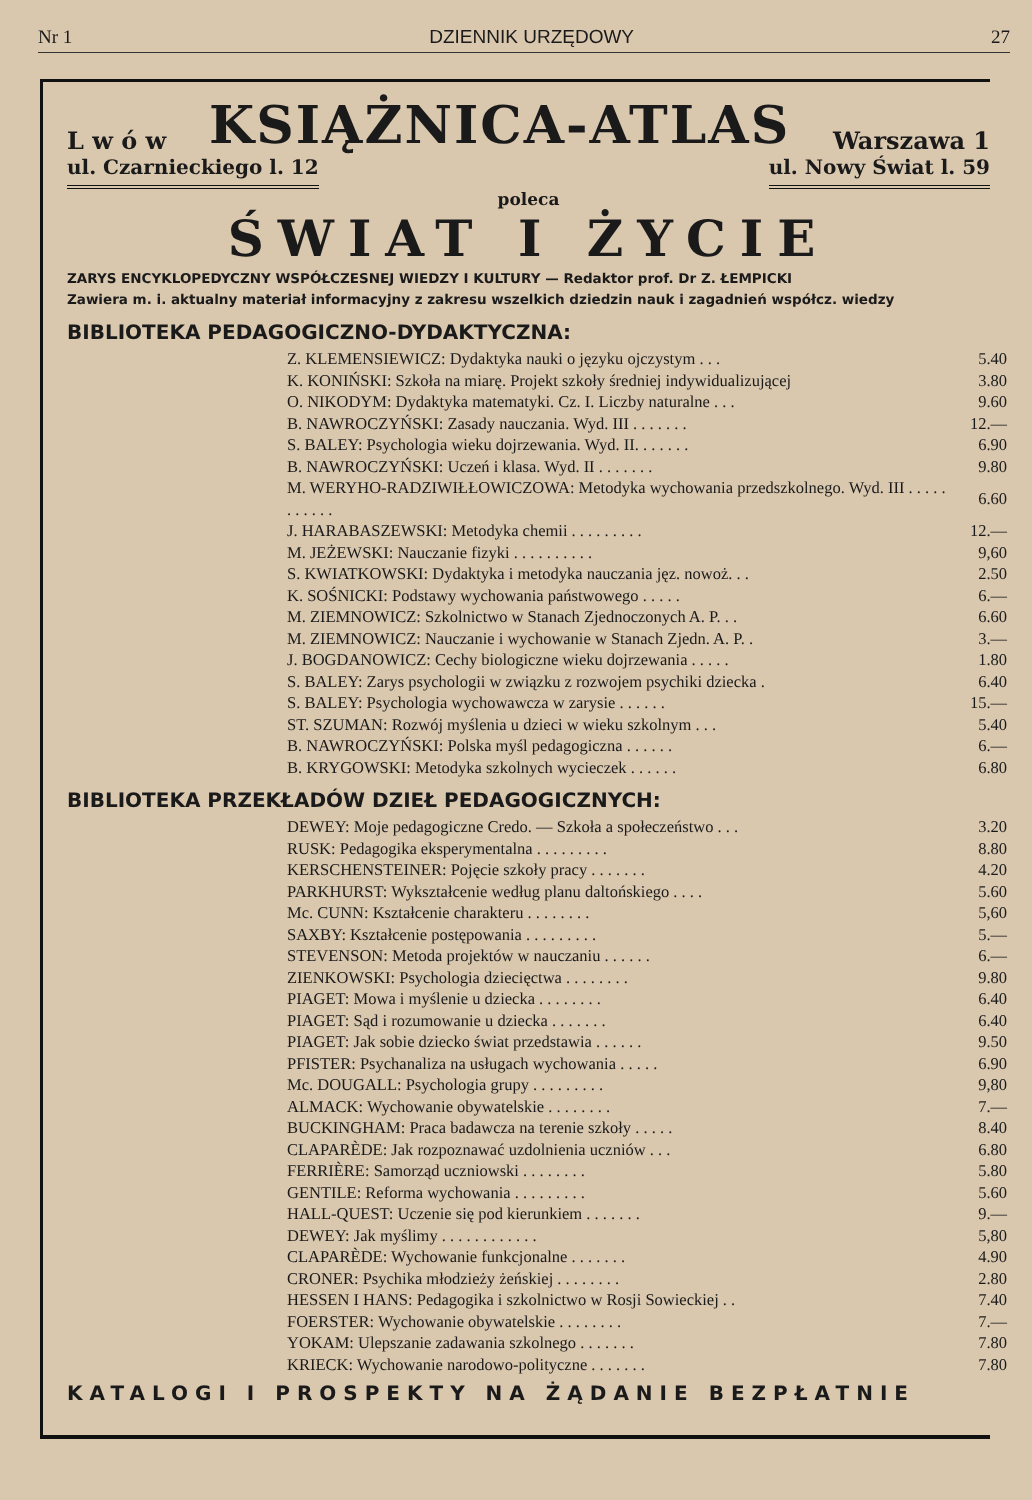Nr 1 DZIENNIK URZĘDOWY 27
L w ó w KSIĄŻNICA-ATLAS Warszawa 1
ul. Czarnieckiego l. 12 ul. Nowy Świat l. 59
poleca
ŚWIAT I ŻYCIE
ZARYS ENCYKLOPEDYCZNY WSPÓŁCZESNEJ WIEDZY I KULTURY — Redaktor prof. Dr Z. ŁEMPICKI
Zawiera m. i. aktualny materiał informacyjny z zakresu wszelkich dziedzin nauk i zagadnień współcz. wiedzy
BIBLIOTEKA PEDAGOGICZNO-DYDAKTYCZNA:
| Z. KLEMENSIEWICZ: Dydaktyka nauki o języku ojczystym . . . | 5.40 |
| K. KONIŃSKI: Szkoła na miarę. Projekt szkoły średniej indywidualizującej | 3.80 |
| O. NIKODYM: Dydaktyka matematyki. Cz. I. Liczby naturalne . . . | 9.60 |
| B. NAWROCZYŃSKI: Zasady nauczania. Wyd. III . . . . . . . | 12.— |
| S. BALEY: Psychologia wieku dojrzewania. Wyd. II. . . . . . . | 6.90 |
| B. NAWROCZYŃSKI: Uczeń i klasa. Wyd. II . . . . . . . | 9.80 |
| M. WERYHO-RADZIWIŁŁOWICZOWA: Metodyka wychowania przedszkolnego. Wyd. III . . . . . . . . . . . | 6.60 |
| J. HARABASZEWSKI: Metodyka chemii . . . . . . . . . | 12.— |
| M. JEŻEWSKI: Nauczanie fizyki . . . . . . . . . . | 9,60 |
| S. KWIATKOWSKI: Dydaktyka i metodyka nauczania jęz. nowoż. . . | 2.50 |
| K. SOŚNICKI: Podstawy wychowania państwowego . . . . . | 6.— |
| M. ZIEMNOWICZ: Szkolnictwo w Stanach Zjednoczonych A. P. . . | 6.60 |
| M. ZIEMNOWICZ: Nauczanie i wychowanie w Stanach Zjedn. A. P. . | 3.— |
| J. BOGDANOWICZ: Cechy biologiczne wieku dojrzewania . . . . . | 1.80 |
| S. BALEY: Zarys psychologii w związku z rozwojem psychiki dziecka . | 6.40 |
| S. BALEY: Psychologia wychowawcza w zarysie . . . . . . | 15.— |
| ST. SZUMAN: Rozwój myślenia u dzieci w wieku szkolnym . . . | 5.40 |
| B. NAWROCZYŃSKI: Polska myśl pedagogiczna . . . . . . | 6.— |
| B. KRYGOWSKI: Metodyka szkolnych wycieczek . . . . . . | 6.80 |
BIBLIOTEKA PRZEKŁADÓW DZIEŁ PEDAGOGICZNYCH:
| DEWEY: Moje pedagogiczne Credo. — Szkoła a społeczeństwo . . . | 3.20 |
| RUSK: Pedagogika eksperymentalna . . . . . . . . . | 8.80 |
| KERSCHENSTEINER: Pojęcie szkoły pracy . . . . . . . | 4.20 |
| PARKHURST: Wykształcenie według planu daltońskiego . . . . | 5.60 |
| Mc. CUNN: Kształcenie charakteru . . . . . . . . | 5,60 |
| SAXBY: Kształcenie postępowania . . . . . . . . . | 5.— |
| STEVENSON: Metoda projektów w nauczaniu . . . . . . | 6.— |
| ZIENKOWSKI: Psychologia dziecięctwa . . . . . . . . | 9.80 |
| PIAGET: Mowa i myślenie u dziecka . . . . . . . . | 6.40 |
| PIAGET: Sąd i rozumowanie u dziecka . . . . . . . | 6.40 |
| PIAGET: Jak sobie dziecko świat przedstawia . . . . . . | 9.50 |
| PFISTER: Psychanaliza na usługach wychowania . . . . . | 6.90 |
| Mc. DOUGALL: Psychologia grupy . . . . . . . . . | 9,80 |
| ALMACK: Wychowanie obywatelskie . . . . . . . . | 7.— |
| BUCKINGHAM: Praca badawcza na terenie szkoły . . . . . | 8.40 |
| CLAPARÈDE: Jak rozpoznawać uzdolnienia uczniów . . . | 6.80 |
| FERRIÈRE: Samorząd uczniowski . . . . . . . . | 5.80 |
| GENTILE: Reforma wychowania . . . . . . . . . | 5.60 |
| HALL-QUEST: Uczenie się pod kierunkiem . . . . . . . | 9.— |
| DEWEY: Jak myślimy . . . . . . . . . . . . | 5,80 |
| CLAPARÈDE: Wychowanie funkcjonalne . . . . . . . | 4.90 |
| CRONER: Psychika młodzieży żeńskiej . . . . . . . . | 2.80 |
| HESSEN I HANS: Pedagogika i szkolnictwo w Rosji Sowieckiej . . | 7.40 |
| FOERSTER: Wychowanie obywatelskie . . . . . . . . | 7.— |
| YOKAM: Ulepszanie zadawania szkolnego . . . . . . . | 7.80 |
| KRIECK: Wychowanie narodowo-polityczne . . . . . . . | 7.80 |
KATALOGI I PROSPEKTY NA ŻĄDANIE BEZPŁATNIE